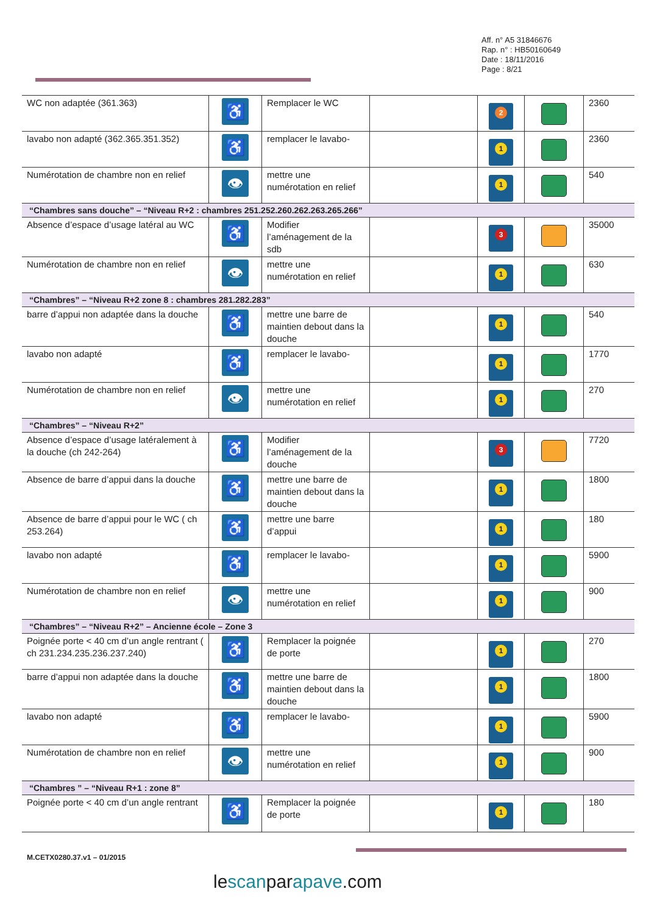Aff. n° A5 31846676
Rap. n° : HB50160649
Date : 18/11/2016
Page : 8/21
| WC non adaptée (361.363) | ♿ | Remplacer le WC | | 2 | | 2360 |
| lavabo non adapté (362.365.351.352) | ♿ | remplacer le lavabo- | | 1 | | 2360 |
| Numérotation de chambre non en relief | 👁 | mettre une numérotation en relief | | 1 | | 540 |
| “Chambres sans douche” – “Niveau R+2 : chambres 251.252.260.262.263.265.266” | | | | | | |
| Absence d’espace d’usage latéral au WC | ♿ | Modifier l’aménagement de la sdb | | 3 | | 35000 |
| Numérotation de chambre non en relief | 👁 | mettre une numérotation en relief | | 1 | | 630 |
| “Chambres” – “Niveau R+2 zone 8 : chambres 281.282.283” | | | | | | |
| barre d’appui non adaptée dans la douche | ♿ | mettre une barre de maintien debout dans la douche | | 1 | | 540 |
| lavabo non adapté | ♿ | remplacer le lavabo- | | 1 | | 1770 |
| Numérotation de chambre non en relief | 👁 | mettre une numérotation en relief | | 1 | | 270 |
| “Chambres” – “Niveau R+2” | | | | | | |
| Absence d’espace d’usage latéralement à la douche (ch 242-264) | ♿ | Modifier l’aménagement de la douche | | 3 | | 7720 |
| Absence de barre d’appui dans la douche | ♿ | mettre une barre de maintien debout dans la douche | | 1 | | 1800 |
| Absence de barre d’appui pour le WC ( ch 253.264) | ♿ | mettre une barre d’appui | | 1 | | 180 |
| lavabo non adapté | ♿ | remplacer le lavabo- | | 1 | | 5900 |
| Numérotation de chambre non en relief | 👁 | mettre une numérotation en relief | | 1 | | 900 |
| “Chambres” – “Niveau R+2” – Ancienne école – Zone 3 | | | | | | |
| Poignée porte < 40 cm d’un angle rentrant ( ch 231.234.235.236.237.240) | ♿ | Remplacer la poignée de porte | | 1 | | 270 |
| barre d’appui non adaptée dans la douche | ♿ | mettre une barre de maintien debout dans la douche | | 1 | | 1800 |
| lavabo non adapté | ♿ | remplacer le lavabo- | | 1 | | 5900 |
| Numérotation de chambre non en relief | 👁 | mettre une numérotation en relief | | 1 | | 900 |
| “Chambres ” – “Niveau R+1 : zone 8” | | | | | | |
| Poignée porte < 40 cm d’un angle rentrant | ♿ | Remplacer la poignée de porte | | 1 | | 180 |
M.CETX0280.37.v1 – 01/2015
lescanparapave.com